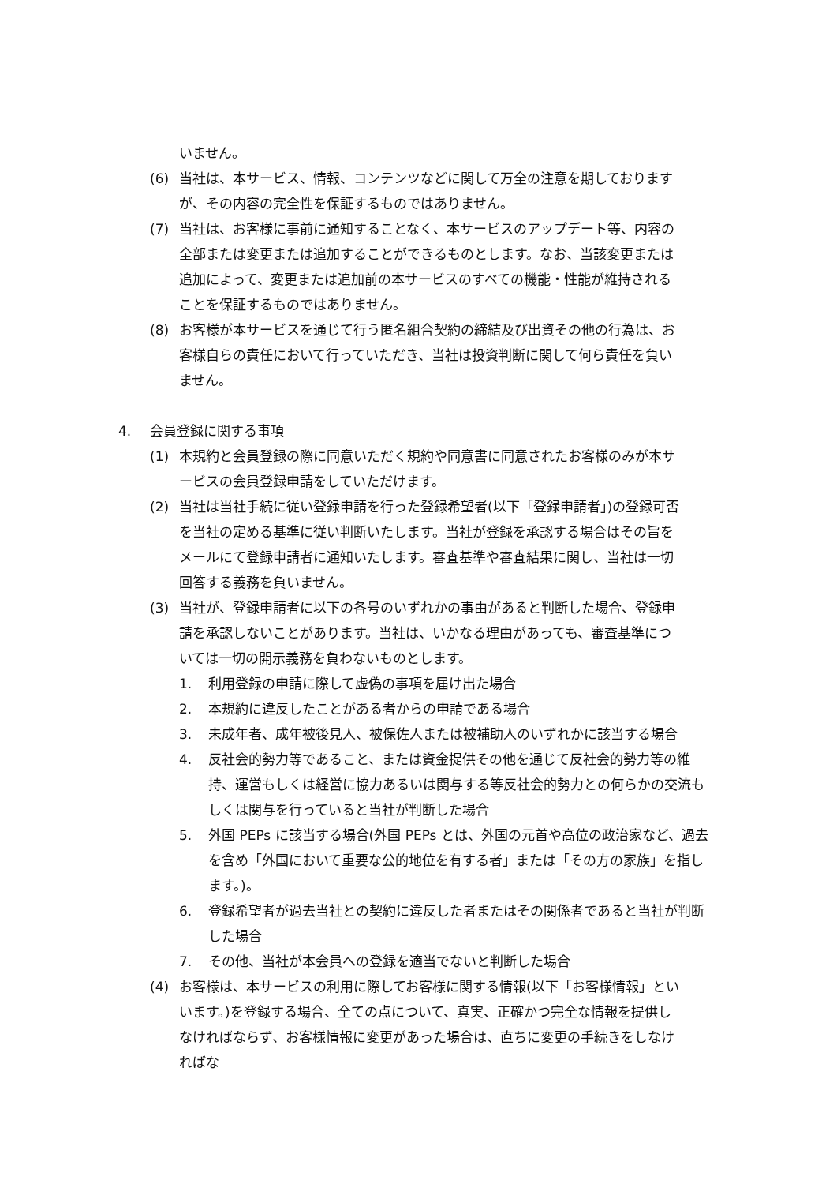いません。
(6) 当社は、本サービス、情報、コンテンツなどに関して万全の注意を期しておりますが、その内容の完全性を保証するものではありません。
(7) 当社は、お客様に事前に通知することなく、本サービスのアップデート等、内容の全部または変更または追加することができるものとします。なお、当該変更または追加によって、変更または追加前の本サービスのすべての機能・性能が維持されることを保証するものではありません。
(8) お客様が本サービスを通じて行う匿名組合契約の締結及び出資その他の行為は、お客様自らの責任において行っていただき、当社は投資判断に関して何ら責任を負いません。
4. 会員登録に関する事項
(1) 本規約と会員登録の際に同意いただく規約や同意書に同意されたお客様のみが本サービスの会員登録申請をしていただけます。
(2) 当社は当社手続に従い登録申請を行った登録希望者(以下「登録申請者」)の登録可否を当社の定める基準に従い判断いたします。当社が登録を承認する場合はその旨をメールにて登録申請者に通知いたします。審査基準や審査結果に関し、当社は一切回答する義務を負いません。
(3) 当社が、登録申請者に以下の各号のいずれかの事由があると判断した場合、登録申請を承認しないことがあります。当社は、いかなる理由があっても、審査基準については一切の開示義務を負わないものとします。
1. 利用登録の申請に際して虚偽の事項を届け出た場合
2. 本規約に違反したことがある者からの申請である場合
3. 未成年者、成年被後見人、被保佐人または被補助人のいずれかに該当する場合
4. 反社会的勢力等であること、または資金提供その他を通じて反社会的勢力等の維持、運営もしくは経営に協力あるいは関与する等反社会的勢力との何らかの交流もしくは関与を行っていると当社が判断した場合
5. 外国 PEPs に該当する場合(外国 PEPs とは、外国の元首や高位の政治家など、過去を含め「外国において重要な公的地位を有する者」または「その方の家族」を指します。)。
6. 登録希望者が過去当社との契約に違反した者またはその関係者であると当社が判断した場合
7. その他、当社が本会員への登録を適当でないと判断した場合
(4) お客様は、本サービスの利用に際してお客様に関する情報(以下「お客様情報」といいます。)を登録する場合、全ての点について、真実、正確かつ完全な情報を提供しなければならず、お客様情報に変更があった場合は、直ちに変更の手続きをしなければな